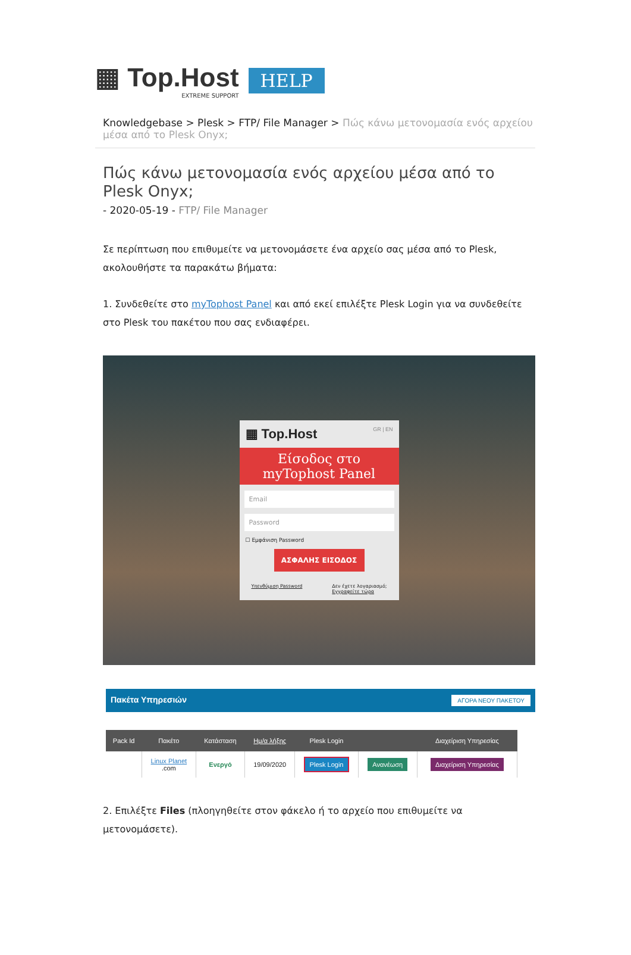▦ Top.Host
EXTREME SUPPORT
HELP
Knowledgebase > Plesk > FTP/ File Manager > Πώς κάνω μετονομασία ενός αρχείου μέσα από το Plesk Onyx;
Πώς κάνω μετονομασία ενός αρχείου μέσα από το Plesk Onyx;
- 2020-05-19 - FTP/ File Manager
Σε περίπτωση που επιθυμείτε να μετονομάσετε ένα αρχείο σας μέσα από το Plesk, ακολουθήστε τα παρακάτω βήματα:
1. Συνδεθείτε στο myTophost Panel και από εκεί επιλέξτε Plesk Login για να συνδεθείτε στο Plesk του πακέτου που σας ενδιαφέρει.
▦ Top.Host GR | EN
Είσοδος στο
myTophost Panel
Email
Password
☐ Εμφάνιση Password
ΑΣΦΑΛΗΣ ΕΙΣΟΔΟΣ
Υπενθύμιση Password Δεν έχετε λογαριασμό;
Εγγραφείτε τώρα
Πακέτα Υπηρεσιών ΑΓΟΡΑ ΝΕΟΥ ΠΑΚΕΤΟΥ
| Pack Id | Πακέτο | Κατάσταση | Ημ/α λήξης | Plesk Login | | Διαχείριση Υπηρεσίας |
| --- | --- | --- | --- | --- | --- | --- |
| | Linux Planet .com | Ενεργό | 19/09/2020 | Plesk Login | Ανανέωση | Διαχείριση Υπηρεσίας |
2. Επιλέξτε Files (πλοηγηθείτε στον φάκελο ή το αρχείο που επιθυμείτε να μετονομάσετε).